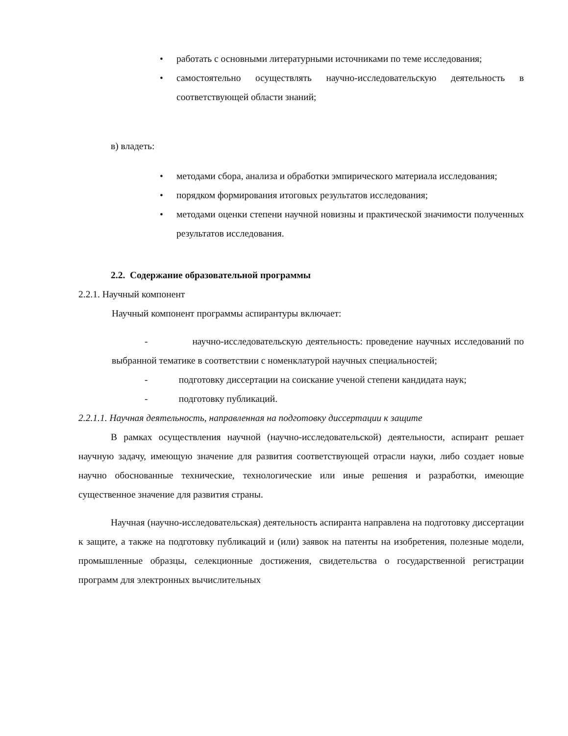• работать с основными литературными источниками по теме исследования;
• самостоятельно осуществлять научно-исследовательскую деятельность в соответствующей области знаний;
в) владеть:
• методами сбора, анализа и обработки эмпирического материала исследования;
• порядком формирования итоговых результатов исследования;
• методами оценки степени научной новизны и практической значимости полученных результатов исследования.
2.2. Содержание образовательной программы
2.2.1. Научный компонент
Научный компонент программы аспирантуры включает:
- научно-исследовательскую деятельность: проведение научных исследований по выбранной тематике в соответствии с номенклатурой научных специальностей;
- подготовку диссертации на соискание ученой степени кандидата наук;
- подготовку публикаций.
2.2.1.1. Научная деятельность, направленная на подготовку диссертации к защите
В рамках осуществления научной (научно-исследовательской) деятельности, аспирант решает научную задачу, имеющую значение для развития соответствующей отрасли науки, либо создает новые научно обоснованные технические, технологические или иные решения и разработки, имеющие существенное значение для развития страны.
Научная (научно-исследовательская) деятельность аспиранта направлена на подготовку диссертации к защите, а также на подготовку публикаций и (или) заявок на патенты на изобретения, полезные модели, промышленные образцы, селекционные достижения, свидетельства о государственной регистрации программ для электронных вычислительных